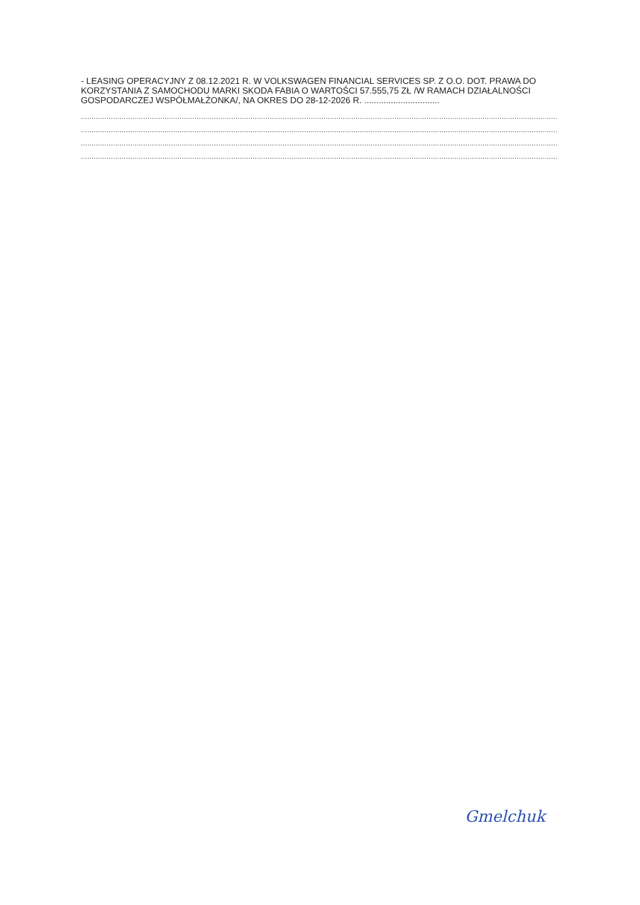- LEASING OPERACYJNY Z 08.12.2021 R. W VOLKSWAGEN FINANCIAL SERVICES SP. Z O.O. DOT. PRAWA DO KORZYSTANIA Z SAMOCHODU MARKI SKODA FABIA O WARTOŚCI 57.555,75 ZŁ /W RAMACH DZIAŁALNOŚCI GOSPODARCZEJ WSPÓŁMAŁŻONKA/, NA OKRES DO 28-12-2026 R. ...............................
..............................................................................................................................................................................................................................
..............................................................................................................................................................................................................................
..............................................................................................................................................................................................................................
..............................................................................................................................................................................................................................
Gmelchuk